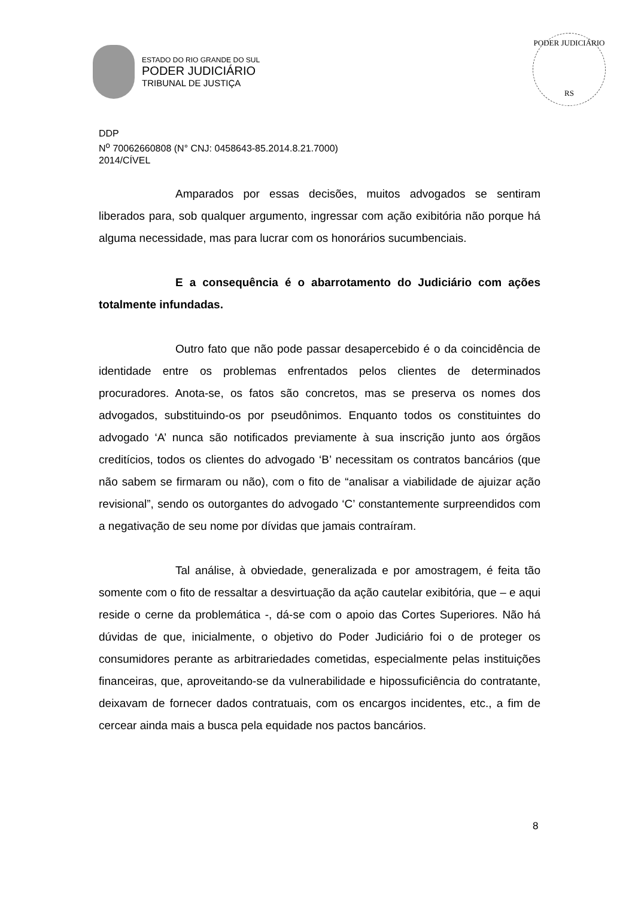ESTADO DO RIO GRANDE DO SUL
PODER JUDICIÁRIO
TRIBUNAL DE JUSTIÇA
PODER JUDICIÁRIO
RS
DDP
N<sup>o</sup> 70062660808 (N° CNJ: 0458643-85.2014.8.21.7000)
2014/CÍVEL
Amparados por essas decisões, muitos advogados se sentiram liberados para, sob qualquer argumento, ingressar com ação exibitória não porque há alguma necessidade, mas para lucrar com os honorários sucumbenciais.
E a consequência é o abarrotamento do Judiciário com ações totalmente infundadas.
Outro fato que não pode passar desapercebido é o da coincidência de identidade entre os problemas enfrentados pelos clientes de determinados procuradores. Anota-se, os fatos são concretos, mas se preserva os nomes dos advogados, substituindo-os por pseudônimos. Enquanto todos os constituintes do advogado ‘A’ nunca são notificados previamente à sua inscrição junto aos órgãos creditícios, todos os clientes do advogado ‘B’ necessitam os contratos bancários (que não sabem se firmaram ou não), com o fito de “analisar a viabilidade de ajuizar ação revisional”, sendo os outorgantes do advogado ‘C’ constantemente surpreendidos com a negativação de seu nome por dívidas que jamais contraíram.
Tal análise, à obviedade, generalizada e por amostragem, é feita tão somente com o fito de ressaltar a desvirtuação da ação cautelar exibitória, que – e aqui reside o cerne da problemática -, dá-se com o apoio das Cortes Superiores. Não há dúvidas de que, inicialmente, o objetivo do Poder Judiciário foi o de proteger os consumidores perante as arbitrariedades cometidas, especialmente pelas instituições financeiras, que, aproveitando-se da vulnerabilidade e hipossuficiência do contratante, deixavam de fornecer dados contratuais, com os encargos incidentes, etc., a fim de cercear ainda mais a busca pela equidade nos pactos bancários.
8